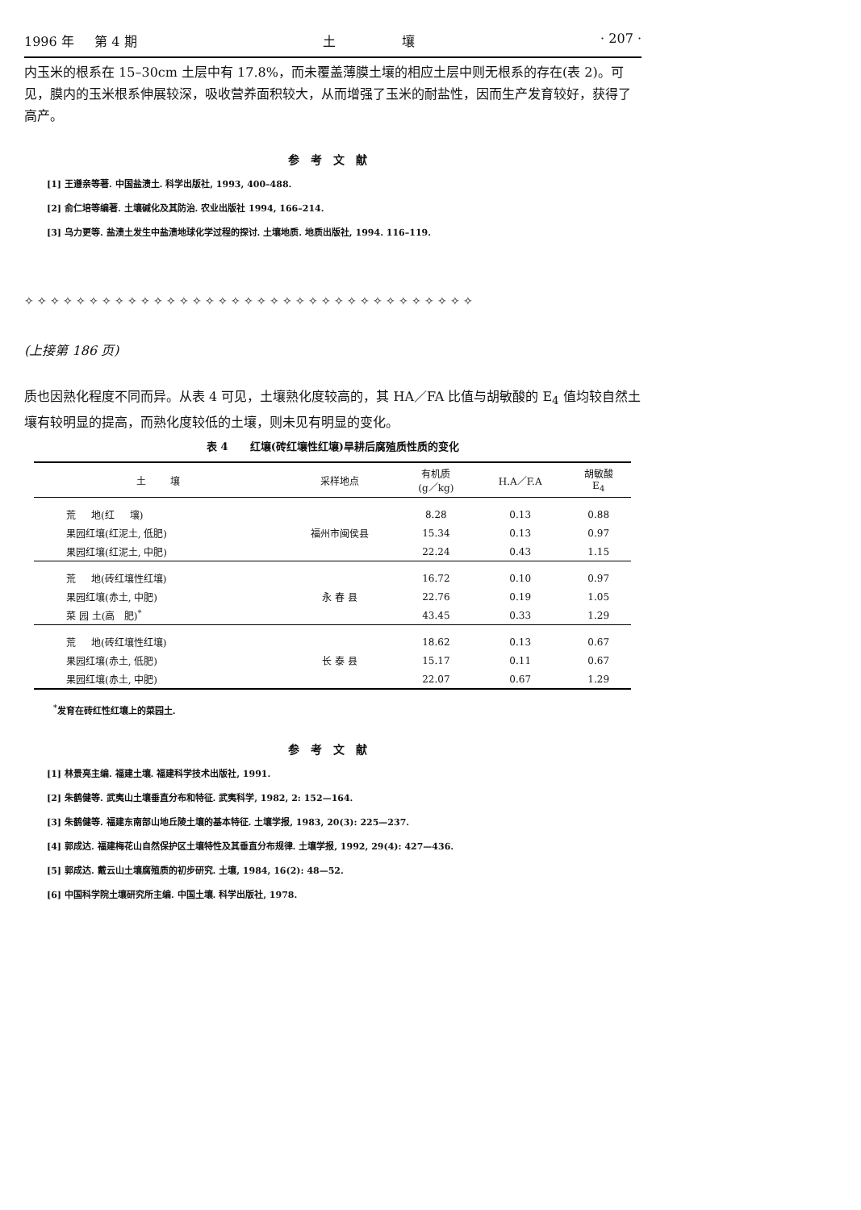1996 年 第 4 期 土 壤 · 207 ·
内玉米的根系在 15–30cm 土层中有 17.8%，而未覆盖薄膜土壤的相应土层中则无根系的存在(表 2)。可见，膜内的玉米根系伸展较深，吸收营养面积较大，从而增强了玉米的耐盐性，因而生产发育较好，获得了高产。
参考文献
[1] 王遵亲等著. 中国盐渍土. 科学出版社, 1993, 400–488.
[2] 俞仁培等编著. 土壤碱化及其防治. 农业出版社 1994, 166–214.
[3] 乌力更等. 盐渍土发生中盐渍地球化学过程的探讨. 土壤地质. 地质出版社, 1994. 116–119.
✧✧✧✧✧✧✧✧✧✧✧✧✧✧✧✧✧✧✧✧✧✧✧✧✧✧✧✧✧✧✧✧✧✧✧
(上接第 186 页)
质也因熟化程度不同而异。从表 4 可见，土壤熟化度较高的，其 HA／FA 比值与胡敏酸的 E<sub>4</sub> 值均较自然土壤有较明显的提高，而熟化度较低的土壤，则未见有明显的变化。
表 4 红壤(砖红壤性红壤)旱耕后腐殖质性质的变化
| 土 壤 | 采样地点 | 有机质 (g／kg) | H.A／F.A | 胡敏酸 E<sub>4</sub> |
| --- | --- | --- | --- | --- |
| 荒 地(红 壤) | 福州市闽侯县 | 8.28 | 0.13 | 0.88 |
| 果园红壤(红泥土, 低肥) | | 15.34 | 0.13 | 0.97 |
| 果园红壤(红泥土, 中肥) | | 22.24 | 0.43 | 1.15 |
| 荒 地(砖红壤性红壤) | 永 春 县 | 16.72 | 0.10 | 0.97 |
| 果园红壤(赤土, 中肥) | | 22.76 | 0.19 | 1.05 |
| 菜 园 土(高 肥)<sup>*</sup> | | 43.45 | 0.33 | 1.29 |
| 荒 地(砖红壤性红壤) | 长 泰 县 | 18.62 | 0.13 | 0.67 |
| 果园红壤(赤土, 低肥) | | 15.17 | 0.11 | 0.67 |
| 果园红壤(赤土, 中肥) | | 22.07 | 0.67 | 1.29 |
<sup>*</sup> 发育在砖红性红壤上的菜园土.
参考文献
[1] 林景亮主编. 福建土壤. 福建科学技术出版社, 1991.
[2] 朱鹤健等. 武夷山土壤垂直分布和特征. 武夷科学, 1982, 2: 152—164.
[3] 朱鹤健等. 福建东南部山地丘陵土壤的基本特征. 土壤学报, 1983, 20(3): 225—237.
[4] 郭成达. 福建梅花山自然保护区土壤特性及其垂直分布规律. 土壤学报, 1992, 29(4): 427—436.
[5] 郭成达. 戴云山土壤腐殖质的初步研究. 土壤, 1984, 16(2): 48—52.
[6] 中国科学院土壤研究所主编. 中国土壤. 科学出版社, 1978.